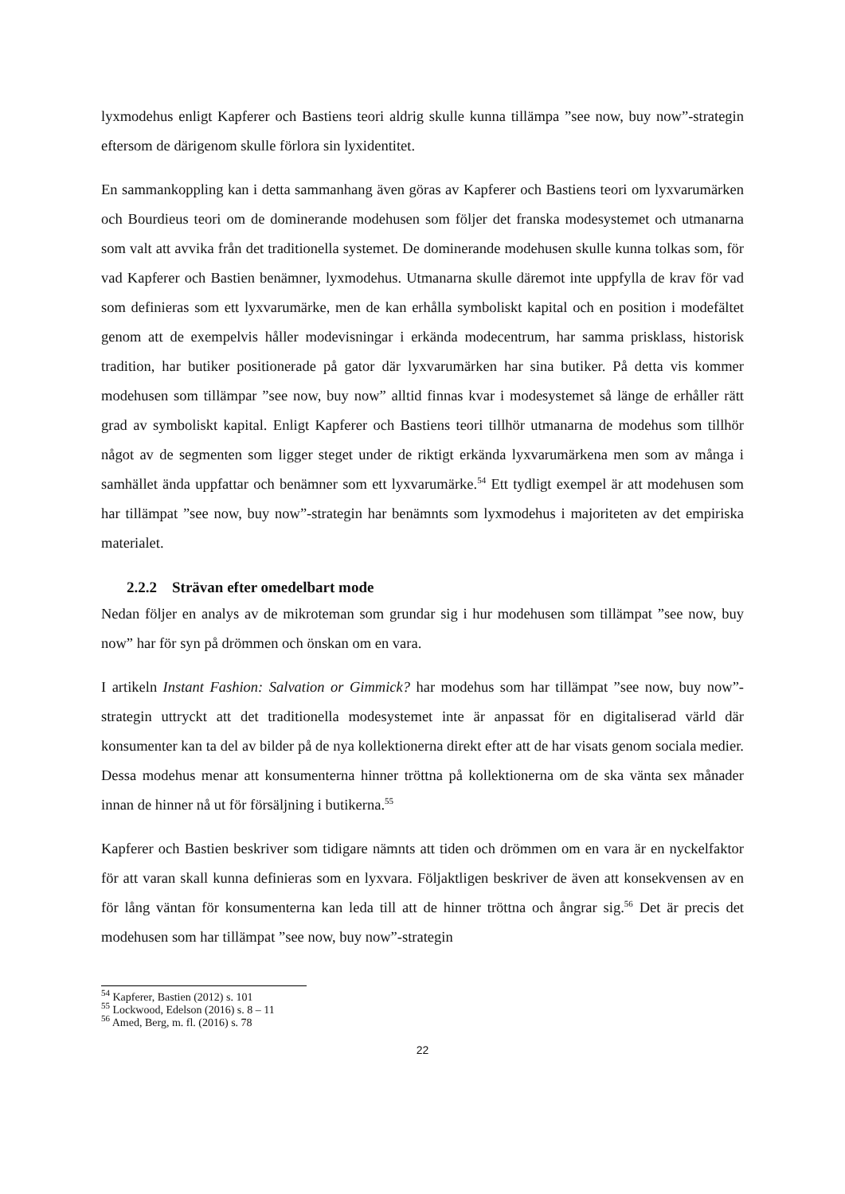lyxmodehus enligt Kapferer och Bastiens teori aldrig skulle kunna tillämpa ”see now, buy now”-strategin eftersom de därigenom skulle förlora sin lyxidentitet.
En sammankoppling kan i detta sammanhang även göras av Kapferer och Bastiens teori om lyxvarumärken och Bourdieus teori om de dominerande modehusen som följer det franska modesystemet och utmanarna som valt att avvika från det traditionella systemet. De dominerande modehusen skulle kunna tolkas som, för vad Kapferer och Bastien benämner, lyxmodehus. Utmanarna skulle däremot inte uppfylla de krav för vad som definieras som ett lyxvarumärke, men de kan erhålla symboliskt kapital och en position i modefältet genom att de exempelvis håller modevisningar i erkända modecentrum, har samma prisklass, historisk tradition, har butiker positionerade på gator där lyxvarumärken har sina butiker. På detta vis kommer modehusen som tillämpar ”see now, buy now” alltid finnas kvar i modesystemet så länge de erhåller rätt grad av symboliskt kapital. Enligt Kapferer och Bastiens teori tillhör utmanarna de modehus som tillhör något av de segmenten som ligger steget under de riktigt erkända lyxvarumärkena men som av många i samhället ända uppfattar och benämner som ett lyxvarumärke.<sup>54</sup> Ett tydligt exempel är att modehusen som har tillämpat ”see now, buy now”-strategin har benämnts som lyxmodehus i majoriteten av det empiriska materialet.
2.2.2 Strävan efter omedelbart mode
Nedan följer en analys av de mikroteman som grundar sig i hur modehusen som tillämpat ”see now, buy now” har för syn på drömmen och önskan om en vara.
I artikeln Instant Fashion: Salvation or Gimmick? har modehus som har tillämpat ”see now, buy now”-strategin uttryckt att det traditionella modesystemet inte är anpassat för en digitaliserad värld där konsumenter kan ta del av bilder på de nya kollektionerna direkt efter att de har visats genom sociala medier. Dessa modehus menar att konsumenterna hinner tröttna på kollektionerna om de ska vänta sex månader innan de hinner nå ut för försäljning i butikerna.<sup>55</sup>
Kapferer och Bastien beskriver som tidigare nämnts att tiden och drömmen om en vara är en nyckelfaktor för att varan skall kunna definieras som en lyxvara. Följaktligen beskriver de även att konsekvensen av en för lång väntan för konsumenterna kan leda till att de hinner tröttna och ångrar sig.<sup>56</sup> Det är precis det modehusen som har tillämpat ”see now, buy now”-strategin
<sup>54</sup> Kapferer, Bastien (2012) s. 101
<sup>55</sup> Lockwood, Edelson (2016) s. 8 – 11
<sup>56</sup> Amed, Berg, m. fl. (2016) s. 78
22